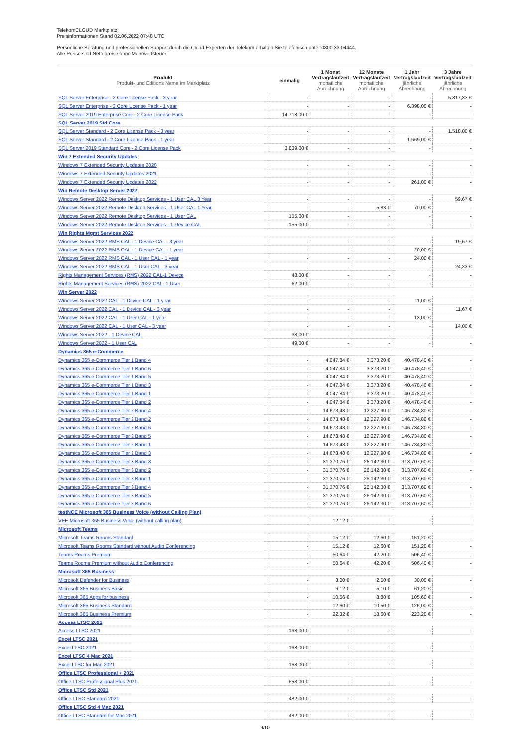TelekomCLOUD Marktplatz
Preisinformationen Stand 02.06.2022 07:48 UTC
Persönliche Beratung und professionellen Support durch die Cloud-Experten der Telekom erhalten Sie telefonisch unter 0800 33 04444.
Alle Preise sind Nettopreise ohne Mehrwertsteuer
| Produkt Produkt- und Editions Name im Marktplatz | einmalig | 1 Monat Vertragslaufzeit monatliche Abrechnung | 12 Monate Vertragslaufzeit monatliche Abrechnung | 1 Jahr Vertragslaufzeit jährliche Abrechnung | 3 Jahre Vertragslaufzeit jährliche Abrechnung |
| --- | --- | --- | --- | --- | --- |
| SQL Server Enterprise - 2 Core License Pack - 3 year | - | - | - | - | 5.817,33 € |
| SQL Server Enterprise - 2 Core License Pack - 1 year | - | - | - | 6.398,00 € | - |
| SQL Server 2019 Enterprise Core - 2 Core License Pack | 14.718,00 € | - | - | - | - |
| SQL Server 2019 Std Core | | | | | |
| SQL Server Standard - 2 Core License Pack - 3 year | - | - | - | - | 1.518,00 € |
| SQL Server Standard - 2 Core License Pack - 1 year | - | - | - | 1.669,00 € | - |
| SQL Server 2019 Standard Core - 2 Core License Pack | 3.839,00 € | - | - | - | - |
| Win 7 Extended Security Updates | | | | | |
| Windows 7 Extended Security Updates 2020 | - | - | - | - | - |
| Windows 7 Extended Security Updates 2021 | - | - | - | - | - |
| Windows 7 Extended Security Updates 2022 | - | - | - | 261,00 € | - |
| Win Remote Desktop Server 2022 | | | | | |
| Windows Server 2022 Remote Desktop Services - 1 User CAL 3 Year | - | - | - | - | 59,67 € |
| Windows Server 2022 Remote Desktop Services - 1 User CAL 1 Year | - | - | 5,83 € | 70,00 € | - |
| Windows Server 2022 Remote Desktop Services - 1 User CAL | 155,00 € | - | - | - | - |
| Windows Server 2022 Remote Desktop Services - 1 Device CAL | 155,00 € | - | - | - | - |
| Win Rights Mgmt Services 2022 | | | | | |
| Windows Server 2022 RMS CAL - 1 Device CAL - 3 year | - | - | - | - | 19,67 € |
| Windows Server 2022 RMS CAL - 1 Device CAL - 1 year | - | - | - | 20,00 € | - |
| Windows Server 2022 RMS CAL - 1 User CAL - 1 year | - | - | - | 24,00 € | - |
| Windows Server 2022 RMS CAL - 1 User CAL - 3 year | - | - | - | - | 24,33 € |
| Rights Management Services (RMS) 2022 CAL-1 Device | 48,00 € | - | - | - | - |
| Rights Management Services (RMS) 2022 CAL- 1 User | 62,00 € | - | - | - | - |
| Win Server 2022 | | | | | |
| Windows Server 2022 CAL - 1 Device CAL - 1 year | - | - | - | 11,00 € | - |
| Windows Server 2022 CAL - 1 Device CAL - 3 year | - | - | - | - | 11,67 € |
| Windows Server 2022 CAL - 1 User CAL - 1 year | - | - | - | 13,00 € | - |
| Windows Server 2022 CAL - 1 User CAL - 3 year | - | - | - | - | 14,00 € |
| Windows Server 2022 - 1 Device CAL | 38,00 € | - | - | - | - |
| Windows Server 2022 - 1 User CAL | 49,00 € | - | - | - | - |
| Dynamics 365 e-Commerce | | | | | |
| Dynamics 365 e-Commerce Tier 1 Band 4 | - | 4.047,84 € | 3.373,20 € | 40.478,40 € | - |
| Dynamics 365 e-Commerce Tier 1 Band 6 | - | 4.047,84 € | 3.373,20 € | 40.478,40 € | - |
| Dynamics 365 e-Commerce Tier 1 Band 5 | - | 4.047,84 € | 3.373,20 € | 40.478,40 € | - |
| Dynamics 365 e-Commerce Tier 1 Band 3 | - | 4.047,84 € | 3.373,20 € | 40.478,40 € | - |
| Dynamics 365 e-Commerce Tier 1 Band 1 | - | 4.047,84 € | 3.373,20 € | 40.478,40 € | - |
| Dynamics 365 e-Commerce Tier 1 Band 2 | - | 4.047,84 € | 3.373,20 € | 40.478,40 € | - |
| Dynamics 365 e-Commerce Tier 2 Band 4 | - | 14.673,48 € | 12.227,90 € | 146.734,80 € | - |
| Dynamics 365 e-Commerce Tier 2 Band 2 | - | 14.673,48 € | 12.227,90 € | 146.734,80 € | - |
| Dynamics 365 e-Commerce Tier 2 Band 6 | - | 14.673,48 € | 12.227,90 € | 146.734,80 € | - |
| Dynamics 365 e-Commerce Tier 2 Band 5 | - | 14.673,48 € | 12.227,90 € | 146.734,80 € | - |
| Dynamics 365 e-Commerce Tier 2 Band 1 | - | 14.673,48 € | 12.227,90 € | 146.734,80 € | - |
| Dynamics 365 e-Commerce Tier 2 Band 3 | - | 14.673,48 € | 12.227,90 € | 146.734,80 € | - |
| Dynamics 365 e-Commerce Tier 3 Band 3 | - | 31.370,76 € | 26.142,30 € | 313.707,60 € | - |
| Dynamics 365 e-Commerce Tier 3 Band 2 | - | 31.370,76 € | 26.142,30 € | 313.707,60 € | - |
| Dynamics 365 e-Commerce Tier 3 Band 1 | - | 31.370,76 € | 26.142,30 € | 313.707,60 € | - |
| Dynamics 365 e-Commerce Tier 3 Band 4 | - | 31.370,76 € | 26.142,30 € | 313.707,60 € | - |
| Dynamics 365 e-Commerce Tier 3 Band 5 | - | 31.370,76 € | 26.142,30 € | 313.707,60 € | - |
| Dynamics 365 e-Commerce Tier 3 Band 6 | - | 31.370,76 € | 26.142,30 € | 313.707,60 € | - |
| testNCE Microsoft 365 Business Voice (without Calling Plan) | | | | | |
| VEE Microsoft 365 Business Voice (without calling plan) | - | 12,12 € | - | - | - |
| Microsoft Teams | | | | | |
| Microsoft Teams Rooms Standard | - | 15,12 € | 12,60 € | 151,20 € | - |
| Microsoft Teams Rooms Standard without Audio Conferencing | - | 15,12 € | 12,60 € | 151,20 € | - |
| Teams Rooms Premium | - | 50,64 € | 42,20 € | 506,40 € | - |
| Teams Rooms Premium without Audio Conferencing | - | 50,64 € | 42,20 € | 506,40 € | - |
| Microsoft 365 Business | | | | | |
| Microsoft Defender for Business | - | 3,00 € | 2,50 € | 30,00 € | - |
| Microsoft 365 Business Basic | - | 6,12 € | 5,10 € | 61,20 € | - |
| Microsoft 365 Apps for business | - | 10,56 € | 8,80 € | 105,60 € | - |
| Microsoft 365 Business Standard | - | 12,60 € | 10,50 € | 126,00 € | - |
| Microsoft 365 Business Premium | - | 22,32 € | 18,60 € | 223,20 € | - |
| Access LTSC 2021 | | | | | |
| Access LTSC 2021 | 168,00 € | - | - | - | - |
| Excel LTSC 2021 | | | | | |
| Excel LTSC 2021 | 168,00 € | - | - | - | - |
| Excel LTSC 4 Mac 2021 | | | | | |
| Excel LTSC for Mac 2021 | 168,00 € | - | - | - | - |
| Office LTSC Professional + 2021 | | | | | |
| Office LTSC Professional Plus 2021 | 658,00 € | - | - | - | - |
| Office LTSC Std 2021 | | | | | |
| Office LTSC Standard 2021 | 482,00 € | - | - | - | - |
| Office LTSC Std 4 Mac 2021 | | | | | |
| Office LTSC Standard for Mac 2021 | 482,00 € | - | - | - | - |
9/10